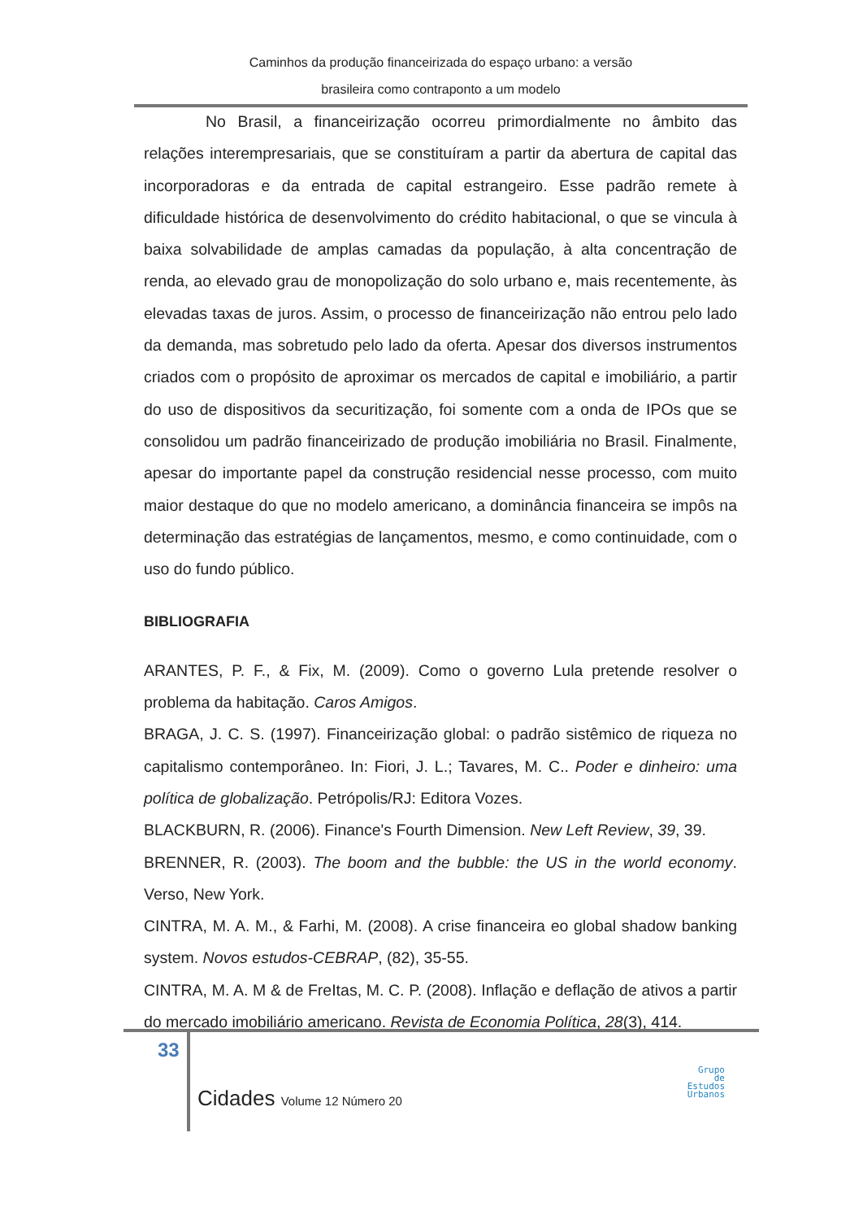Caminhos da produção financeirizada do espaço urbano: a versão
brasileira como contraponto a um modelo
No Brasil, a financeirização ocorreu primordialmente no âmbito das relações interempresariais, que se constituíram a partir da abertura de capital das incorporadoras e da entrada de capital estrangeiro. Esse padrão remete à dificuldade histórica de desenvolvimento do crédito habitacional, o que se vincula à baixa solvabilidade de amplas camadas da população, à alta concentração de renda, ao elevado grau de monopolização do solo urbano e, mais recentemente, às elevadas taxas de juros. Assim, o processo de financeirização não entrou pelo lado da demanda, mas sobretudo pelo lado da oferta. Apesar dos diversos instrumentos criados com o propósito de aproximar os mercados de capital e imobiliário, a partir do uso de dispositivos da securitização, foi somente com a onda de IPOs que se consolidou um padrão financeirizado de produção imobiliária no Brasil. Finalmente, apesar do importante papel da construção residencial nesse processo, com muito maior destaque do que no modelo americano, a dominância financeira se impôs na determinação das estratégias de lançamentos, mesmo, e como continuidade, com o uso do fundo público.
BIBLIOGRAFIA
ARANTES, P. F., & Fix, M. (2009). Como o governo Lula pretende resolver o problema da habitação. Caros Amigos.
BRAGA, J. C. S. (1997). Financeirização global: o padrão sistêmico de riqueza no capitalismo contemporâneo. In: Fiori, J. L.; Tavares, M. C.. Poder e dinheiro: uma política de globalização. Petrópolis/RJ: Editora Vozes.
BLACKBURN, R. (2006). Finance's Fourth Dimension. New Left Review, 39, 39.
BRENNER, R. (2003). The boom and the bubble: the US in the world economy. Verso, New York.
CINTRA, M. A. M., & Farhi, M. (2008). A crise financeira eo global shadow banking system. Novos estudos-CEBRAP, (82), 35-55.
CINTRA, M. A. M & de FreItas, M. C. P. (2008). Inflação e deflação de ativos a partir do mercado imobiliário americano. Revista de Economia Política, 28(3), 414.
33
Cidades Volume 12 Número 20
Grupo
de
Estudos
Urbanos